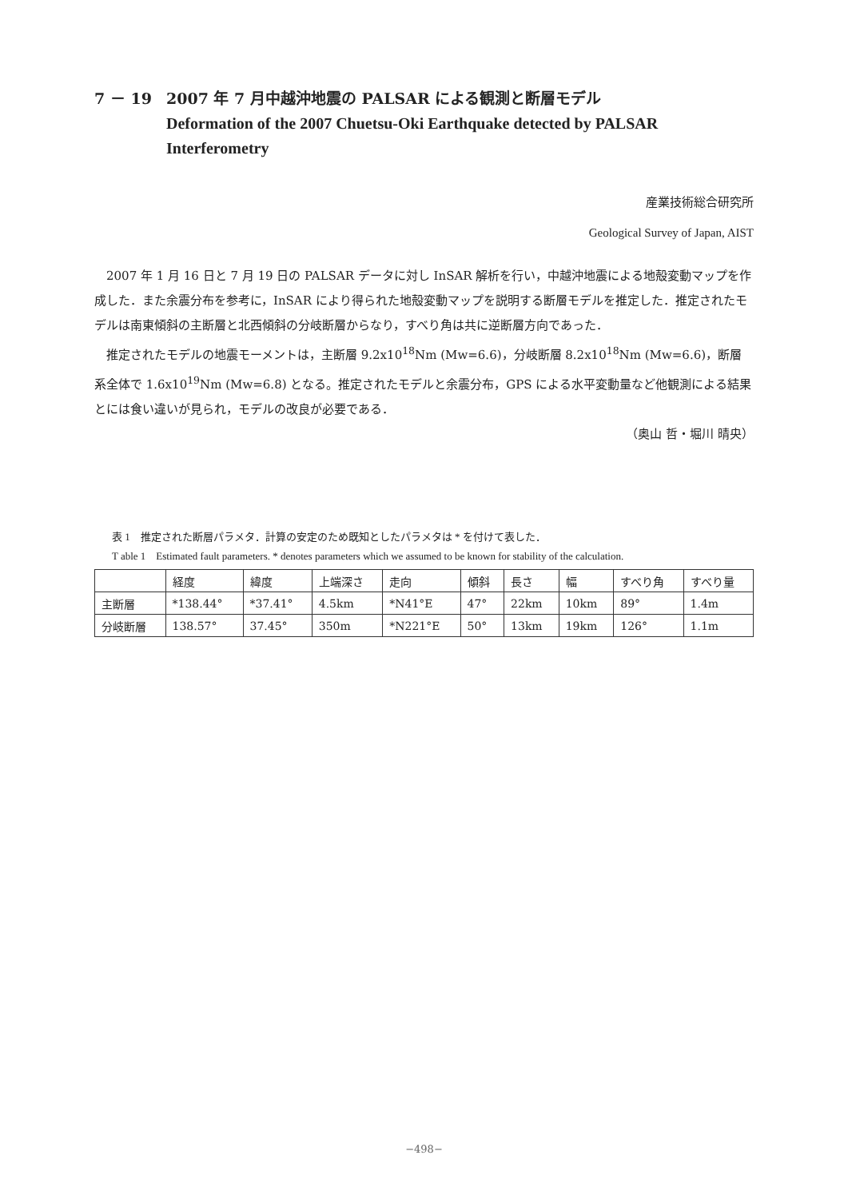7 － 19 2007 年 7 月中越沖地震の PALSAR による観測と断層モデル
Deformation of the 2007 Chuetsu-Oki Earthquake detected by PALSAR Interferometry
産業技術総合研究所
Geological Survey of Japan, AIST
2007 年 1 月 16 日と 7 月 19 日の PALSAR データに対し InSAR 解析を行い，中越沖地震による地殻変動マップを作成した．また余震分布を参考に，InSAR により得られた地殻変動マップを説明する断層モデルを推定した．推定されたモデルは南東傾斜の主断層と北西傾斜の分岐断層からなり，すべり角は共に逆断層方向であった．
推定されたモデルの地震モーメントは，主断層 9.2x10<sup>18</sup>Nm (Mw=6.6)，分岐断層 8.2x10<sup>18</sup>Nm (Mw=6.6)，断層系全体で 1.6x10<sup>19</sup>Nm (Mw=6.8) となる。推定されたモデルと余震分布，GPS による水平変動量など他観測による結果とには食い違いが見られ，モデルの改良が必要である．
（奥山 哲・堀川 晴央）
表 1　推定された断層パラメタ．計算の安定のため既知としたパラメタは * を付けて表した．
T able 1　Estimated fault parameters. * denotes parameters which we assumed to be known for stability of the calculation.
| | 経度 | 緯度 | 上端深さ | 走向 | 傾斜 | 長さ | 幅 | すべり角 | すべり量 |
| 主断層 | *138.44° | *37.41° | 4.5km | *N41°E | 47° | 22km | 10km | 89° | 1.4m |
| 分岐断層 | 138.57° | 37.45° | 350m | *N221°E | 50° | 13km | 19km | 126° | 1.1m |
−498−